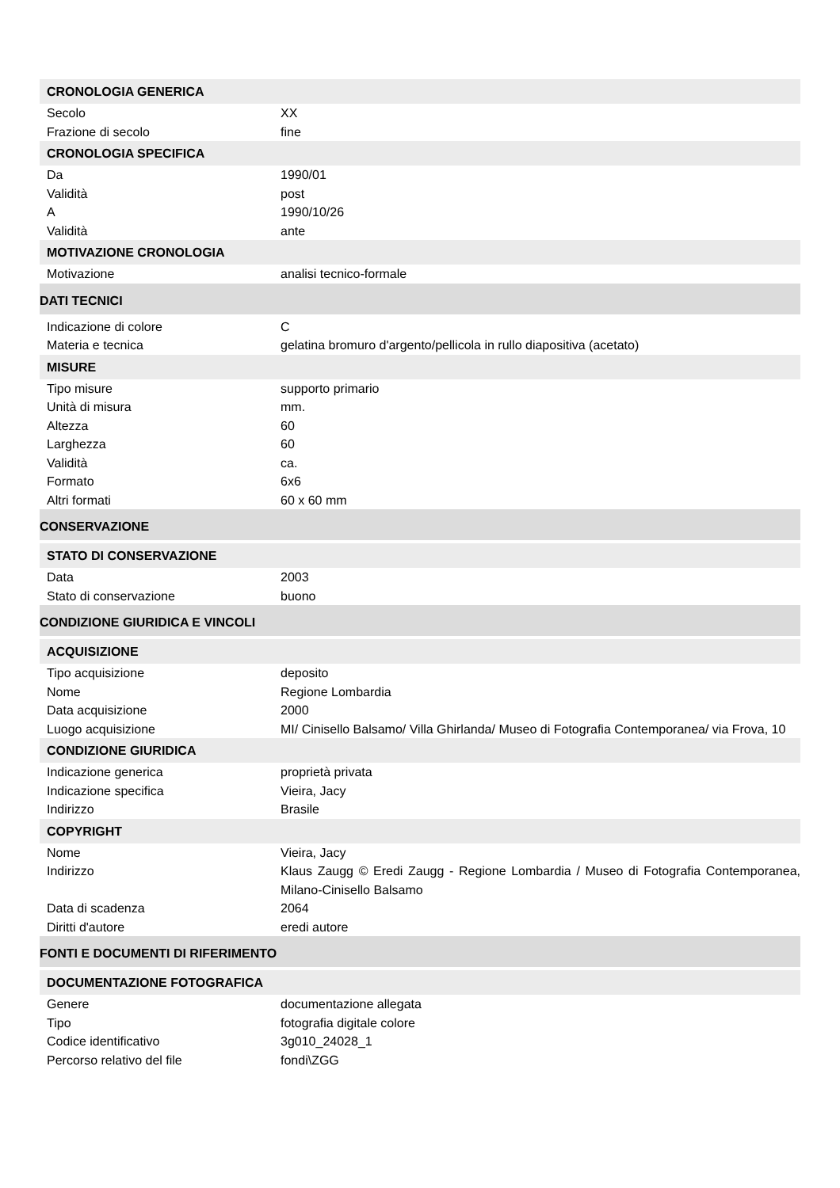| CRONOLOGIA GENERICA | |
| Secolo | XX |
| Frazione di secolo | fine |
| CRONOLOGIA SPECIFICA | |
| Da | 1990/01 |
| Validità | post |
| A | 1990/10/26 |
| Validità | ante |
| MOTIVAZIONE CRONOLOGIA | |
| Motivazione | analisi tecnico-formale |
| DATI TECNICI | |
| Indicazione di colore | C |
| Materia e tecnica | gelatina bromuro d'argento/pellicola in rullo diapositiva (acetato) |
| MISURE | |
| Tipo misure | supporto primario |
| Unità di misura | mm. |
| Altezza | 60 |
| Larghezza | 60 |
| Validità | ca. |
| Formato | 6x6 |
| Altri formati | 60 x 60 mm |
| CONSERVAZIONE | |
| STATO DI CONSERVAZIONE | |
| Data | 2003 |
| Stato di conservazione | buono |
| CONDIZIONE GIURIDICA E VINCOLI | |
| ACQUISIZIONE | |
| Tipo acquisizione | deposito |
| Nome | Regione Lombardia |
| Data acquisizione | 2000 |
| Luogo acquisizione | MI/ Cinisello Balsamo/ Villa Ghirlanda/ Museo di Fotografia Contemporanea/ via Frova, 10 |
| CONDIZIONE GIURIDICA | |
| Indicazione generica | proprietà privata |
| Indicazione specifica | Vieira, Jacy |
| Indirizzo | Brasile |
| COPYRIGHT | |
| Nome | Vieira, Jacy |
| Indirizzo | Klaus Zaugg © Eredi Zaugg - Regione Lombardia / Museo di Fotografia Contemporanea, Milano-Cinisello Balsamo |
| Data di scadenza | 2064 |
| Diritti d'autore | eredi autore |
| FONTI E DOCUMENTI DI RIFERIMENTO | |
| DOCUMENTAZIONE FOTOGRAFICA | |
| Genere | documentazione allegata |
| Tipo | fotografia digitale colore |
| Codice identificativo | 3g010_24028_1 |
| Percorso relativo del file | fondi\ZGG |